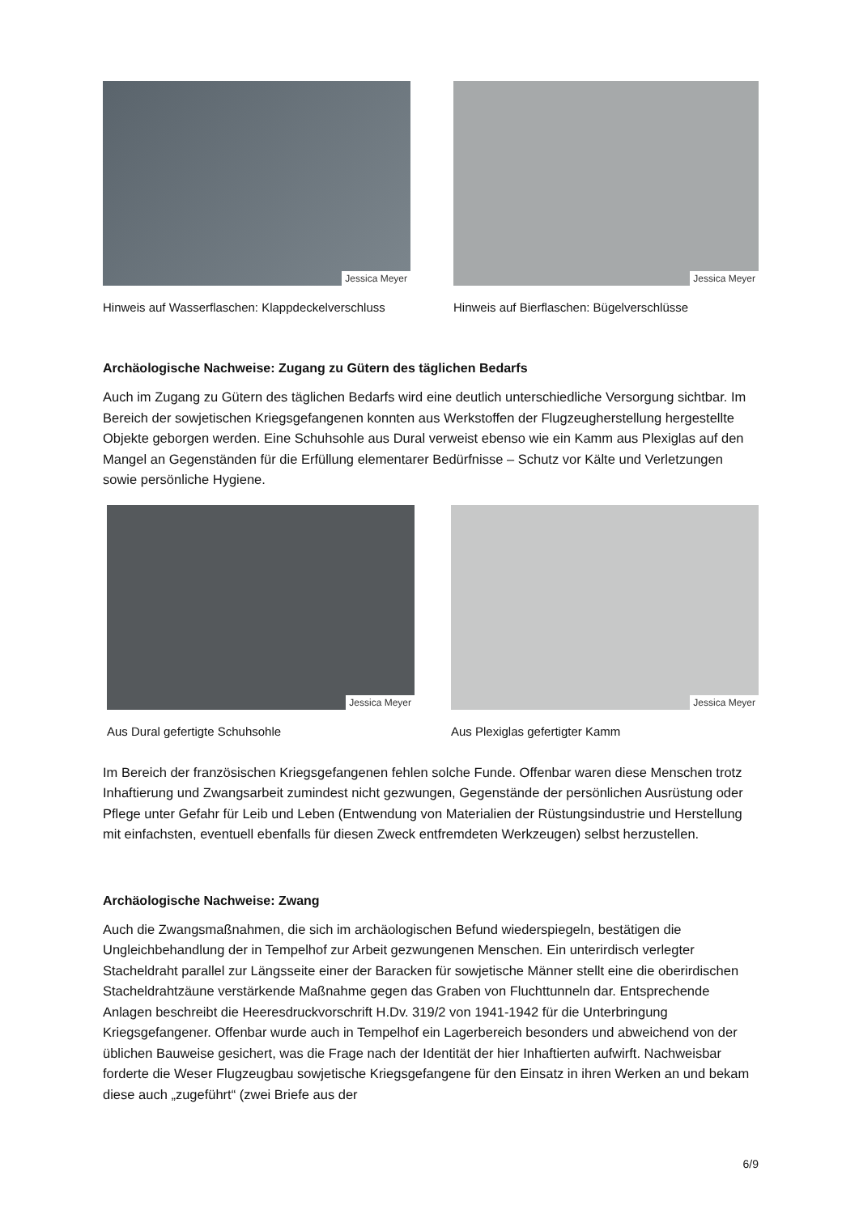Jessica Meyer
Hinweis auf Wasserflaschen: Klappdeckelverschluss
Jessica Meyer
Hinweis auf Bierflaschen: Bügelverschlüsse
Archäologische Nachweise: Zugang zu Gütern des täglichen Bedarfs
Auch im Zugang zu Gütern des täglichen Bedarfs wird eine deutlich unterschiedliche Versorgung sichtbar. Im Bereich der sowjetischen Kriegsgefangenen konnten aus Werkstoffen der Flugzeugherstellung hergestellte Objekte geborgen werden. Eine Schuhsohle aus Dural verweist ebenso wie ein Kamm aus Plexiglas auf den Mangel an Gegenständen für die Erfüllung elementarer Bedürfnisse – Schutz vor Kälte und Verletzungen sowie persönliche Hygiene.
Jessica Meyer
Aus Dural gefertigte Schuhsohle
Jessica Meyer
Aus Plexiglas gefertigter Kamm
Im Bereich der französischen Kriegsgefangenen fehlen solche Funde. Offenbar waren diese Menschen trotz Inhaftierung und Zwangsarbeit zumindest nicht gezwungen, Gegenstände der persönlichen Ausrüstung oder Pflege unter Gefahr für Leib und Leben (Entwendung von Materialien der Rüstungsindustrie und Herstellung mit einfachsten, eventuell ebenfalls für diesen Zweck entfremdeten Werkzeugen) selbst herzustellen.
Archäologische Nachweise: Zwang
Auch die Zwangsmaßnahmen, die sich im archäologischen Befund wiederspiegeln, bestätigen die Ungleichbehandlung der in Tempelhof zur Arbeit gezwungenen Menschen. Ein unterirdisch verlegter Stacheldraht parallel zur Längsseite einer der Baracken für sowjetische Männer stellt eine die oberirdischen Stacheldrahtzäune verstärkende Maßnahme gegen das Graben von Fluchttunneln dar. Entsprechende Anlagen beschreibt die Heeresdruckvorschrift H.Dv. 319/2 von 1941-1942 für die Unterbringung Kriegsgefangener. Offenbar wurde auch in Tempelhof ein Lagerbereich besonders und abweichend von der üblichen Bauweise gesichert, was die Frage nach der Identität der hier Inhaftierten aufwirft. Nachweisbar forderte die Weser Flugzeugbau sowjetische Kriegsgefangene für den Einsatz in ihren Werken an und bekam diese auch „zugeführt“ (zwei Briefe aus der
6/9